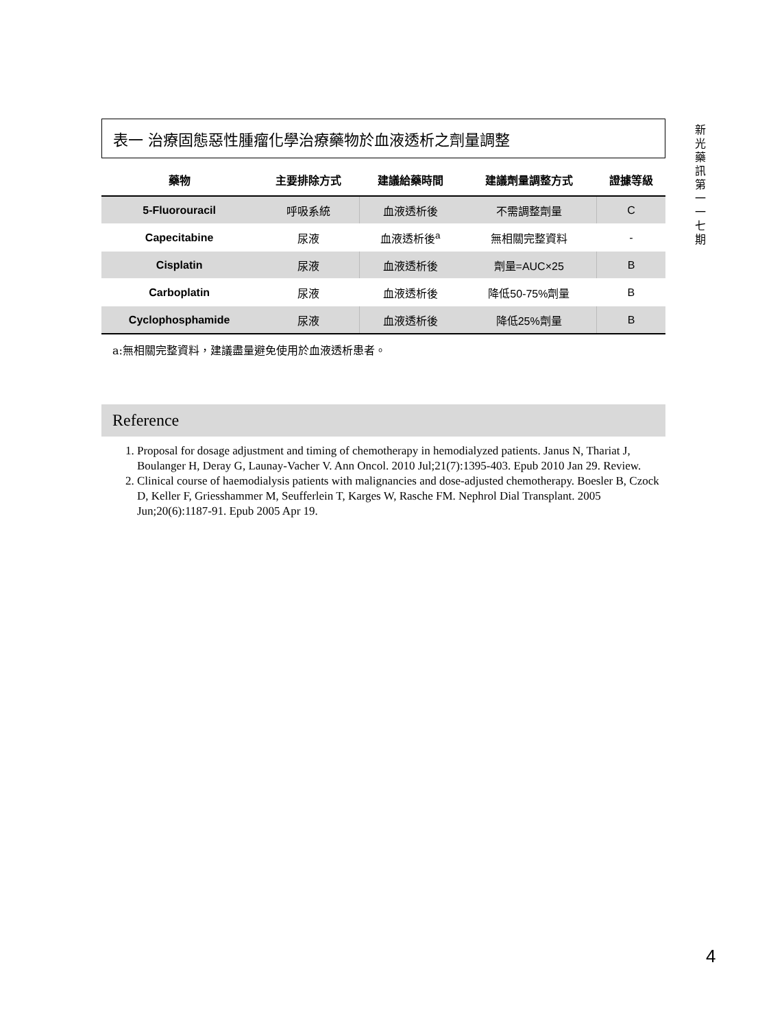表一 治療固態惡性腫瘤化學治療藥物於血液透析之劑量調整
| 藥物 | 主要排除方式 | 建議給藥時間 | 建議劑量調整方式 | 證據等級 |
| --- | --- | --- | --- | --- |
| 5-Fluorouracil | 呼吸系統 | 血液透析後 | 不需調整劑量 | C |
| Capecitabine | 尿液 | 血液透析後<sup>a</sup> | 無相關完整資料 | - |
| Cisplatin | 尿液 | 血液透析後 | 劑量=AUC×25 | B |
| Carboplatin | 尿液 | 血液透析後 | 降低50-75%劑量 | B |
| Cyclophosphamide | 尿液 | 血液透析後 | 降低25%劑量 | B |
a:無相關完整資料，建議盡量避免使用於血液透析患者。
Reference
1. Proposal for dosage adjustment and timing of chemotherapy in hemodialyzed patients. Janus N, Thariat J, Boulanger H, Deray G, Launay-Vacher V. Ann Oncol. 2010 Jul;21(7):1395-403. Epub 2010 Jan 29. Review.
2. Clinical course of haemodialysis patients with malignancies and dose-adjusted chemotherapy. Boesler B, Czock D, Keller F, Griesshammer M, Seufferlein T, Karges W, Rasche FM. Nephrol Dial Transplant. 2005 Jun;20(6):1187-91. Epub 2005 Apr 19.
新
光
藥
訊
第
一
一
七
期
4